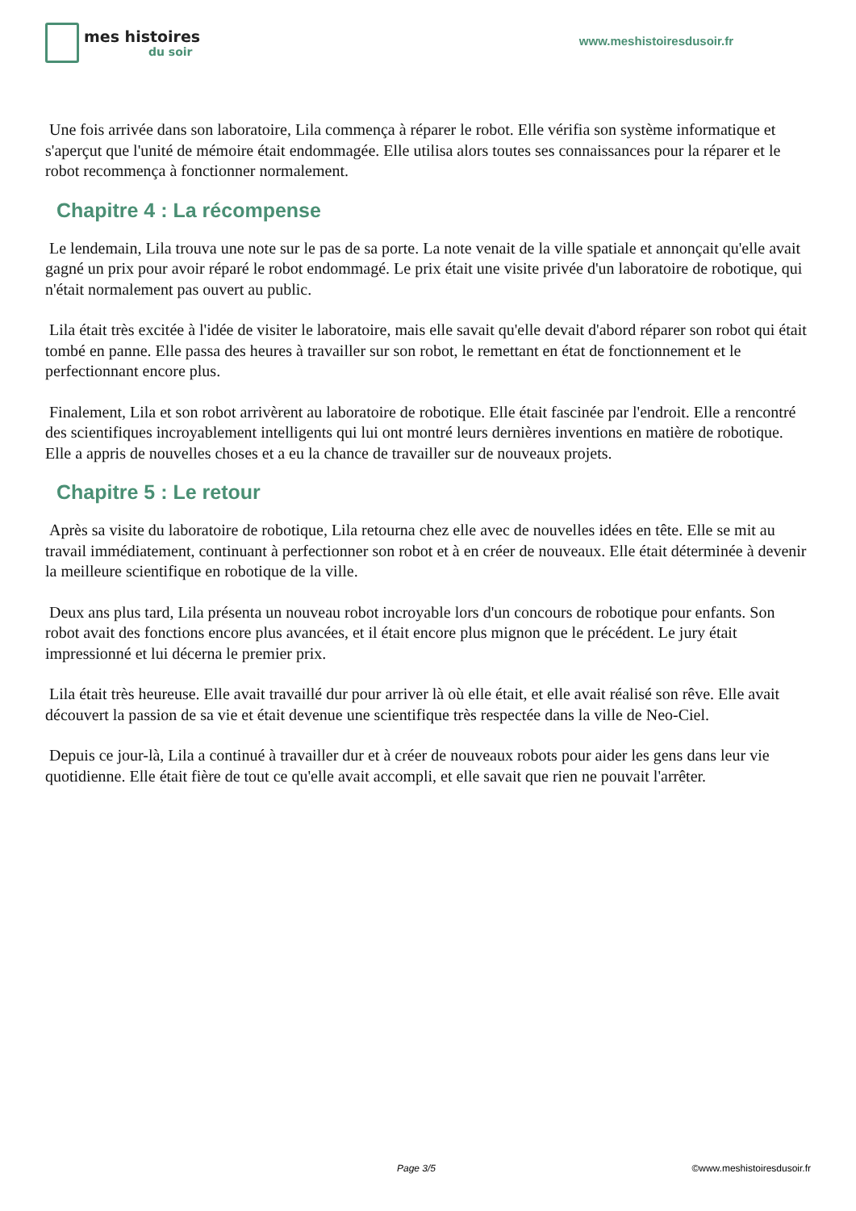mes histoires
du soir
www.meshistoiresdusoir.fr
Une fois arrivée dans son laboratoire, Lila commença à réparer le robot. Elle vérifia son système informatique et s'aperçut que l'unité de mémoire était endommagée. Elle utilisa alors toutes ses connaissances pour la réparer et le robot recommença à fonctionner normalement.
Chapitre 4 : La récompense
Le lendemain, Lila trouva une note sur le pas de sa porte. La note venait de la ville spatiale et annonçait qu'elle avait gagné un prix pour avoir réparé le robot endommagé. Le prix était une visite privée d'un laboratoire de robotique, qui n'était normalement pas ouvert au public.
Lila était très excitée à l'idée de visiter le laboratoire, mais elle savait qu'elle devait d'abord réparer son robot qui était tombé en panne. Elle passa des heures à travailler sur son robot, le remettant en état de fonctionnement et le perfectionnant encore plus.
Finalement, Lila et son robot arrivèrent au laboratoire de robotique. Elle était fascinée par l'endroit. Elle a rencontré des scientifiques incroyablement intelligents qui lui ont montré leurs dernières inventions en matière de robotique. Elle a appris de nouvelles choses et a eu la chance de travailler sur de nouveaux projets.
Chapitre 5 : Le retour
Après sa visite du laboratoire de robotique, Lila retourna chez elle avec de nouvelles idées en tête. Elle se mit au travail immédiatement, continuant à perfectionner son robot et à en créer de nouveaux. Elle était déterminée à devenir la meilleure scientifique en robotique de la ville.
Deux ans plus tard, Lila présenta un nouveau robot incroyable lors d'un concours de robotique pour enfants. Son robot avait des fonctions encore plus avancées, et il était encore plus mignon que le précédent. Le jury était impressionné et lui décerna le premier prix.
Lila était très heureuse. Elle avait travaillé dur pour arriver là où elle était, et elle avait réalisé son rêve. Elle avait découvert la passion de sa vie et était devenue une scientifique très respectée dans la ville de Neo-Ciel.
Depuis ce jour-là, Lila a continué à travailler dur et à créer de nouveaux robots pour aider les gens dans leur vie quotidienne. Elle était fière de tout ce qu'elle avait accompli, et elle savait que rien ne pouvait l'arrêter.
Page 3/5 ©www.meshistoiresdusoir.fr